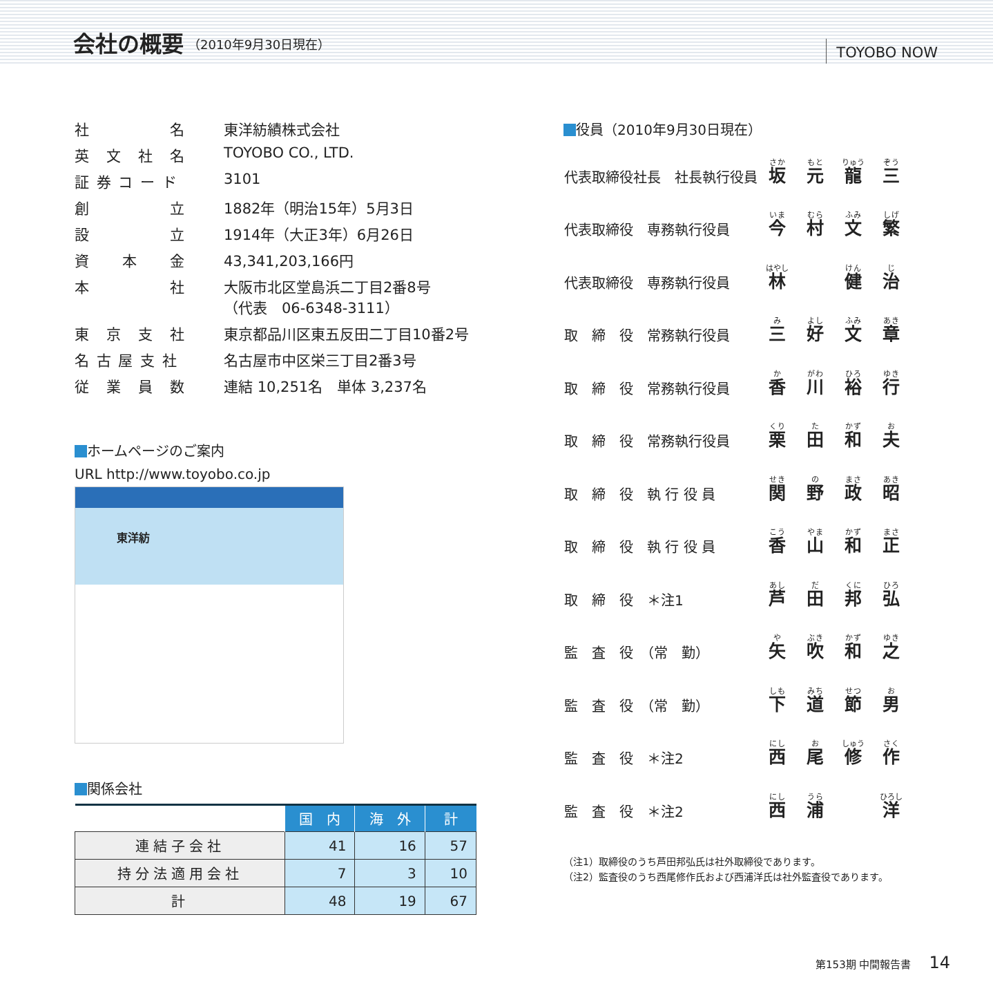会社の概要
（2010年9月30日現在） TOYOBO NOW
| 社 名 | 東洋紡績株式会社 |
| 英 文 社 名 | TOYOBO CO., LTD. |
| 証 券 コ ー ド | 3101 |
| 創 立 | 1882年（明治15年）5月3日 |
| 設 立 | 1914年（大正3年）6月26日 |
| 資 本 金 | 43,341,203,166円 |
| 本 社 | 大阪市北区堂島浜二丁目2番8号 （代表 06-6348-3111） |
| 東 京 支 社 | 東京都品川区東五反田二丁目10番2号 |
| 名 古 屋 支 社 | 名古屋市中区栄三丁目2番3号 |
| 従 業 員 数 | 連結 10,251名 単体 3,237名 |
ホームページのご案内
URL http://www.toyobo.co.jp
東洋紡
関係会社
| | 国 内 | 海 外 | 計 |
| --- | --- | --- | --- |
| 連結子会社 | 41 | 16 | 57 |
| 持分法適用会社 | 7 | 3 | 10 |
| 計 | 48 | 19 | 67 |
役員（2010年9月30日現在）
| 代表取締役社長 社長執行役員 | 坂 | 元 | 龍 | 三 |
| 代表取締役 専務執行役員 | 今 | 村 | 文 | 繁 |
| 代表取締役 専務執行役員 | 林 | | 健 | 治 |
| 取 締 役 常務執行役員 | 三 | 好 | 文 | 章 |
| 取 締 役 常務執行役員 | 香 | 川 | 裕 | 行 |
| 取 締 役 常務執行役員 | 栗 | 田 | 和 | 夫 |
| 取 締 役 執 行 役 員 | 関 | 野 | 政 | 昭 |
| 取 締 役 執 行 役 員 | 香 | 山 | 和 | 正 |
| 取 締 役 ＊注1 | 芦 | 田 | 邦 | 弘 |
| 監 査 役 （常 勤） | 矢 | 吹 | 和 | 之 |
| 監 査 役 （常 勤） | 下 | 道 | 節 | 男 |
| 監 査 役 ＊注2 | 西 | 尾 | 修 | 作 |
| 監 査 役 ＊注2 | 西 | 浦 | | 洋 |
（注1）取締役のうち芦田邦弘氏は社外取締役であります。
（注2）監査役のうち西尾修作氏および西浦洋氏は社外監査役であります。
第153期 中間報告書 14